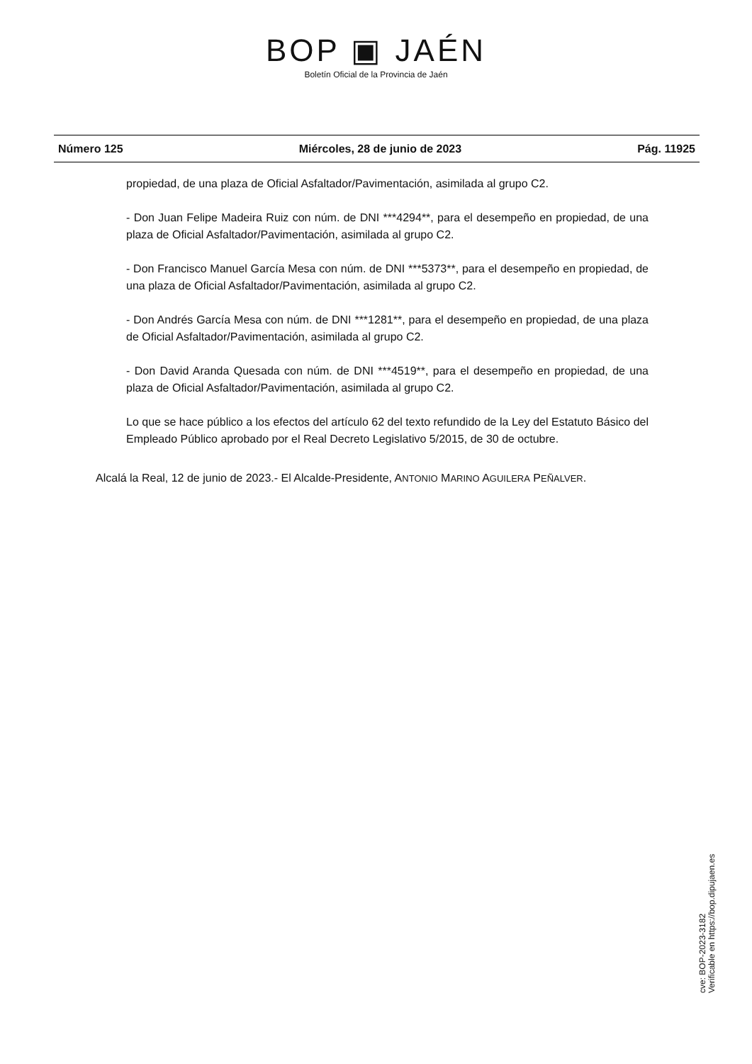BOP ▣ JAÉN
Boletín Oficial de la Provincia de Jaén
Número 125 Miércoles, 28 de junio de 2023 Pág. 11925
propiedad, de una plaza de Oficial Asfaltador/Pavimentación, asimilada al grupo C2.
- Don Juan Felipe Madeira Ruiz con núm. de DNI ***4294**, para el desempeño en propiedad, de una plaza de Oficial Asfaltador/Pavimentación, asimilada al grupo C2.
- Don Francisco Manuel García Mesa con núm. de DNI ***5373**, para el desempeño en propiedad, de una plaza de Oficial Asfaltador/Pavimentación, asimilada al grupo C2.
- Don Andrés García Mesa con núm. de DNI ***1281**, para el desempeño en propiedad, de una plaza de Oficial Asfaltador/Pavimentación, asimilada al grupo C2.
- Don David Aranda Quesada con núm. de DNI ***4519**, para el desempeño en propiedad, de una plaza de Oficial Asfaltador/Pavimentación, asimilada al grupo C2.
Lo que se hace público a los efectos del artículo 62 del texto refundido de la Ley del Estatuto Básico del Empleado Público aprobado por el Real Decreto Legislativo 5/2015, de 30 de octubre.
Alcalá la Real, 12 de junio de 2023.- El Alcalde-Presidente, ANTONIO MARINO AGUILERA PEÑALVER.
cve: BOP-2023-3182
Verificable en https://bop.dipujaen.es